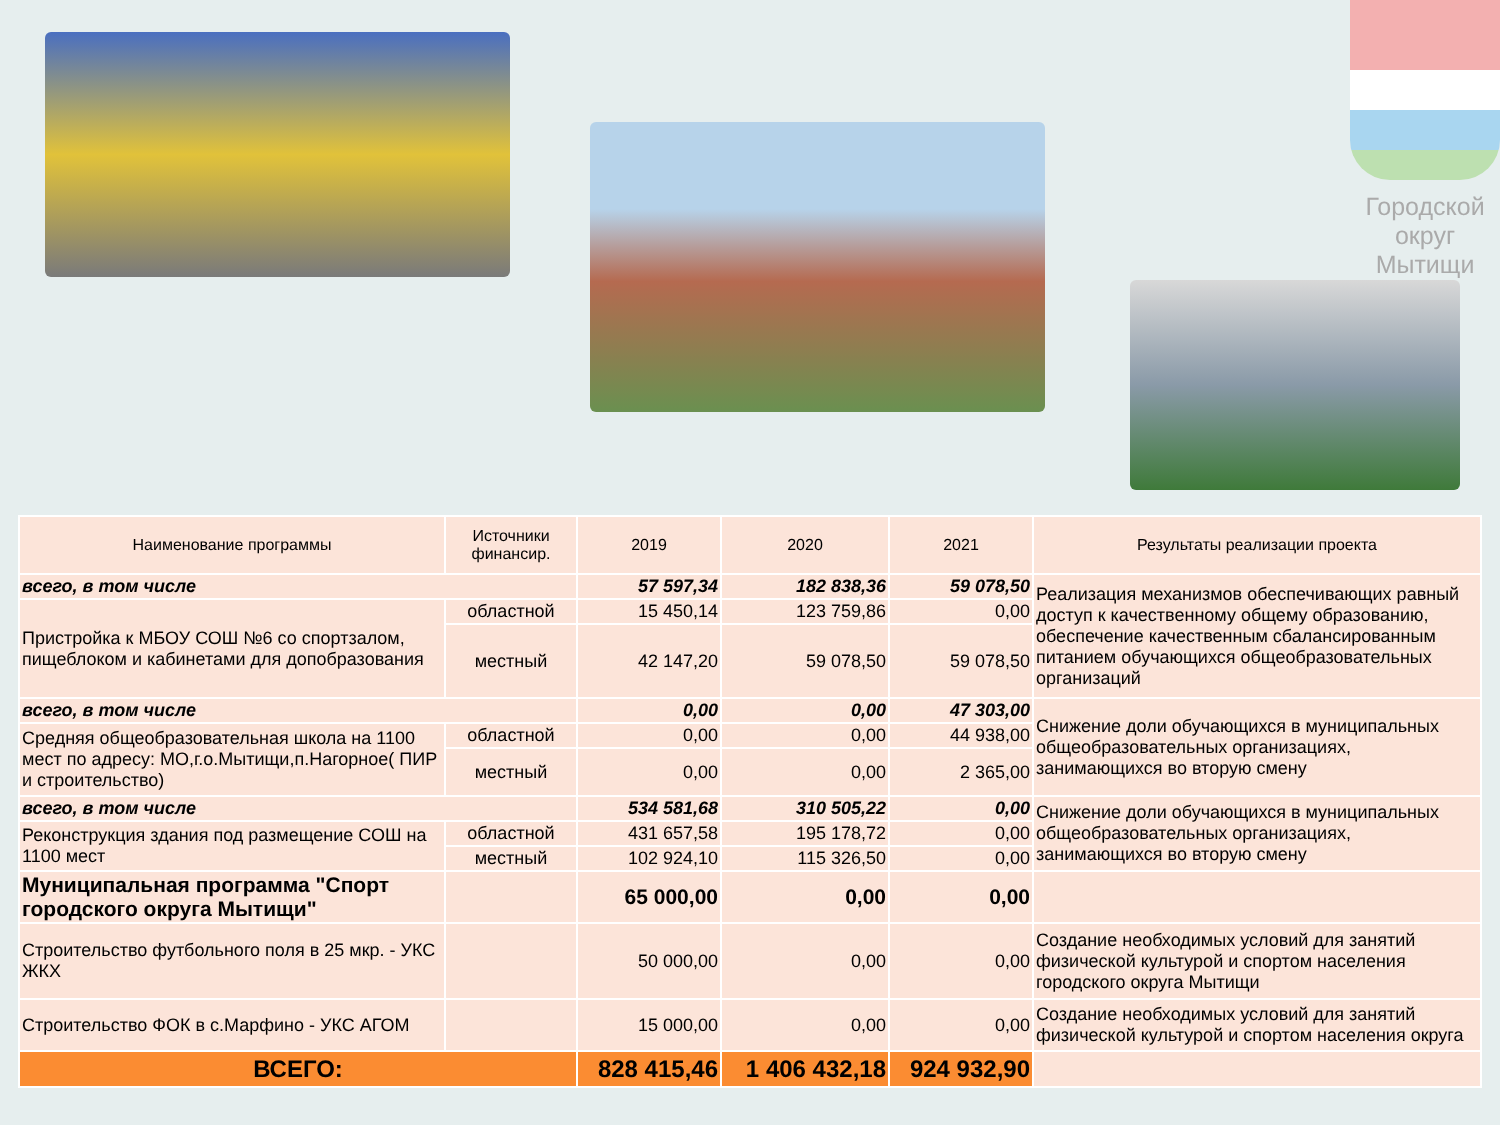Городской
округ
Мытищи
| Наименование программы | Источники финансир. | 2019 | 2020 | 2021 | Результаты реализации проекта |
| --- | --- | --- | --- | --- | --- |
| всего, в том числе | | 57 597,34 | 182 838,36 | 59 078,50 | Реализация механизмов обеспечивающих равный доступ к качественному общему образованию, обеспечение качественным сбалансированным питанием обучающихся общеобразовательных организаций |
| Пристройка к МБОУ СОШ №6 со спортзалом, пищеблоком и кабинетами для допобразования | областной | 15 450,14 | 123 759,86 | 0,00 | |
| | местный | 42 147,20 | 59 078,50 | 59 078,50 | |
| всего, в том числе | | 0,00 | 0,00 | 47 303,00 | Снижение доли обучающихся в муниципальных общеобразовательных организациях, занимающихся во вторую смену |
| Средняя общеобразовательная школа на 1100 мест по адресу: МО,г.о.Мытищи,п.Нагорное( ПИР и строительство) | областной | 0,00 | 0,00 | 44 938,00 | |
| | местный | 0,00 | 0,00 | 2 365,00 | |
| всего, в том числе | | 534 581,68 | 310 505,22 | 0,00 | Снижение доли обучающихся в муниципальных общеобразовательных организациях, занимающихся во вторую смену |
| Реконструкция здания под размещение СОШ на 1100 мест | областной | 431 657,58 | 195 178,72 | 0,00 | |
| | местный | 102 924,10 | 115 326,50 | 0,00 | |
| Муниципальная программа "Спорт городского округа Мытищи" | | 65 000,00 | 0,00 | 0,00 | |
| Строительство футбольного поля в 25 мкр. - УКС ЖКХ | | 50 000,00 | 0,00 | 0,00 | Создание необходимых условий для занятий физической культурой и спортом населения городского округа Мытищи |
| Строительство ФОК в с.Марфино - УКС АГОМ | | 15 000,00 | 0,00 | 0,00 | Создание необходимых условий для занятий физической культурой и спортом населения округа |
| ВСЕГО: | | 828 415,46 | 1 406 432,18 | 924 932,90 | |